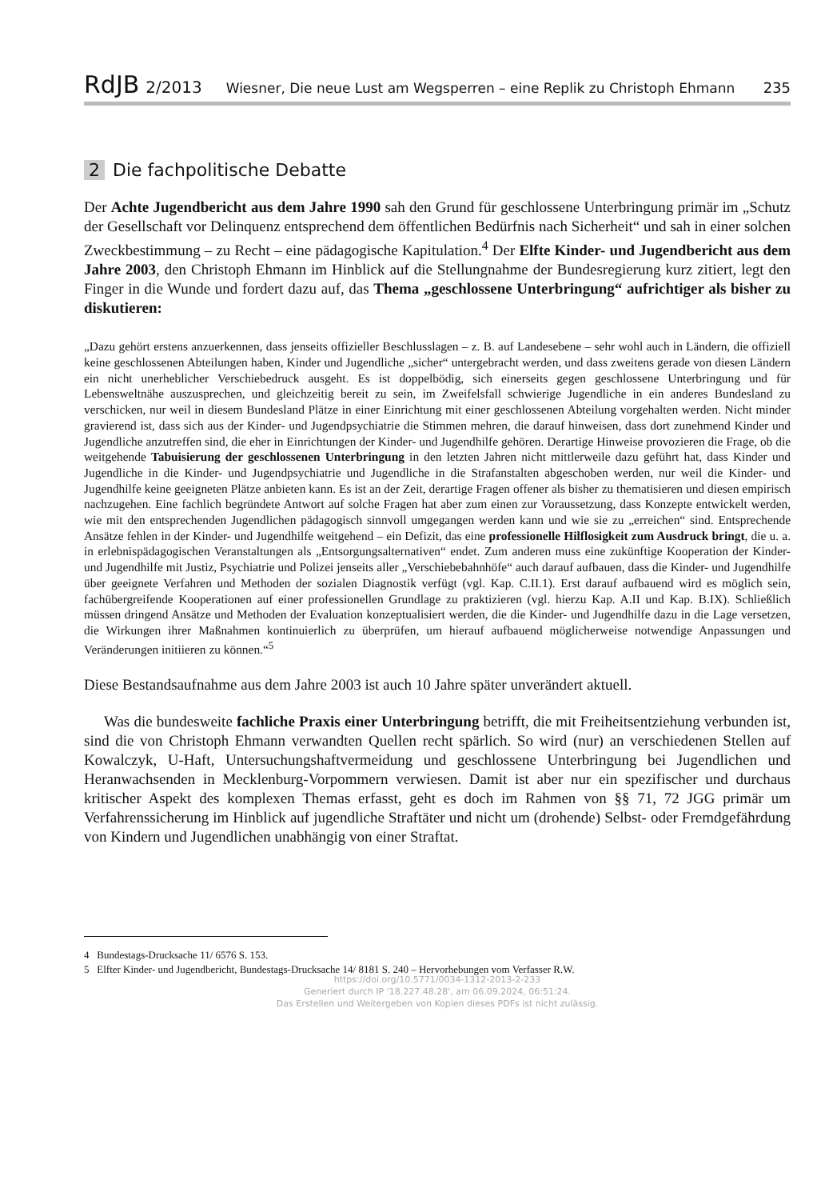RdJB 2/2013 Wiesner, Die neue Lust am Wegsperren – eine Replik zu Christoph Ehmann 235
2 Die fachpolitische Debatte
Der Achte Jugendbericht aus dem Jahre 1990 sah den Grund für geschlossene Unterbringung primär im „Schutz der Gesellschaft vor Delinquenz entsprechend dem öffentlichen Bedürfnis nach Sicherheit“ und sah in einer solchen Zweckbestimmung – zu Recht – eine pädagogische Kapitulation.<sup>4</sup> Der Elfte Kinder- und Jugendbericht aus dem Jahre 2003, den Christoph Ehmann im Hinblick auf die Stellungnahme der Bundesregierung kurz zitiert, legt den Finger in die Wunde und fordert dazu auf, das Thema „geschlossene Unterbringung“ aufrichtiger als bisher zu diskutieren:
„Dazu gehört erstens anzuerkennen, dass jenseits offizieller Beschlusslagen – z. B. auf Landesebene – sehr wohl auch in Ländern, die offiziell keine geschlossenen Abteilungen haben, Kinder und Jugendliche „sicher“ untergebracht werden, und dass zweitens gerade von diesen Ländern ein nicht unerheblicher Verschiebedruck ausgeht. Es ist doppelbödig, sich einerseits gegen geschlossene Unterbringung und für Lebensweltnähe auszusprechen, und gleichzeitig bereit zu sein, im Zweifelsfall schwierige Jugendliche in ein anderes Bundesland zu verschicken, nur weil in diesem Bundesland Plätze in einer Einrichtung mit einer geschlossenen Abteilung vorgehalten werden. Nicht minder gravierend ist, dass sich aus der Kinder- und Jugendpsychiatrie die Stimmen mehren, die darauf hinweisen, dass dort zunehmend Kinder und Jugendliche anzutreffen sind, die eher in Einrichtungen der Kinder- und Jugendhilfe gehören. Derartige Hinweise provozieren die Frage, ob die weitgehende Tabuisierung der geschlossenen Unterbringung in den letzten Jahren nicht mittlerweile dazu geführt hat, dass Kinder und Jugendliche in die Kinder- und Jugendpsychiatrie und Jugendliche in die Strafanstalten abgeschoben werden, nur weil die Kinder- und Jugendhilfe keine geeigneten Plätze anbieten kann. Es ist an der Zeit, derartige Fragen offener als bisher zu thematisieren und diesen empirisch nachzugehen. Eine fachlich begründete Antwort auf solche Fragen hat aber zum einen zur Voraussetzung, dass Konzepte entwickelt werden, wie mit den entsprechenden Jugendlichen pädagogisch sinnvoll umgegangen werden kann und wie sie zu „erreichen“ sind. Entsprechende Ansätze fehlen in der Kinder- und Jugendhilfe weitgehend – ein Defizit, das eine professionelle Hilflosigkeit zum Ausdruck bringt, die u. a. in erlebnispädagogischen Veranstaltungen als „Entsorgungsalternativen“ endet. Zum anderen muss eine zukünftige Kooperation der Kinder- und Jugendhilfe mit Justiz, Psychiatrie und Polizei jenseits aller „Verschiebebahnhöfe“ auch darauf aufbauen, dass die Kinder- und Jugendhilfe über geeignete Verfahren und Methoden der sozialen Diagnostik verfügt (vgl. Kap. C.II.1). Erst darauf aufbauend wird es möglich sein, fachübergreifende Kooperationen auf einer professionellen Grundlage zu praktizieren (vgl. hierzu Kap. A.II und Kap. B.IX). Schließlich müssen dringend Ansätze und Methoden der Evaluation konzeptualisiert werden, die die Kinder- und Jugendhilfe dazu in die Lage versetzen, die Wirkungen ihrer Maßnahmen kontinuierlich zu überprüfen, um hierauf aufbauend möglicherweise notwendige Anpassungen und Veränderungen initiieren zu können.“<sup>5</sup>
Diese Bestandsaufnahme aus dem Jahre 2003 ist auch 10 Jahre später unverändert aktuell.
Was die bundesweite fachliche Praxis einer Unterbringung betrifft, die mit Freiheitsentziehung verbunden ist, sind die von Christoph Ehmann verwandten Quellen recht spärlich. So wird (nur) an verschiedenen Stellen auf Kowalczyk, U-Haft, Untersuchungshaftvermeidung und geschlossene Unterbringung bei Jugendlichen und Heranwachsenden in Mecklenburg-Vorpommern verwiesen. Damit ist aber nur ein spezifischer und durchaus kritischer Aspekt des komplexen Themas erfasst, geht es doch im Rahmen von §§ 71, 72 JGG primär um Verfahrenssicherung im Hinblick auf jugendliche Straftäter und nicht um (drohende) Selbst- oder Fremdgefährdung von Kindern und Jugendlichen unabhängig von einer Straftat.
4 Bundestags-Drucksache 11/ 6576 S. 153.
5 Elfter Kinder- und Jugendbericht, Bundestags-Drucksache 14/ 8181 S. 240 – Hervorhebungen vom Verfasser R.W.
https://doi.org/10.5771/0034-1312-2013-2-233
Generiert durch IP '18.227.48.28', am 06.09.2024, 06:51:24.
Das Erstellen und Weitergeben von Kopien dieses PDFs ist nicht zulässig.